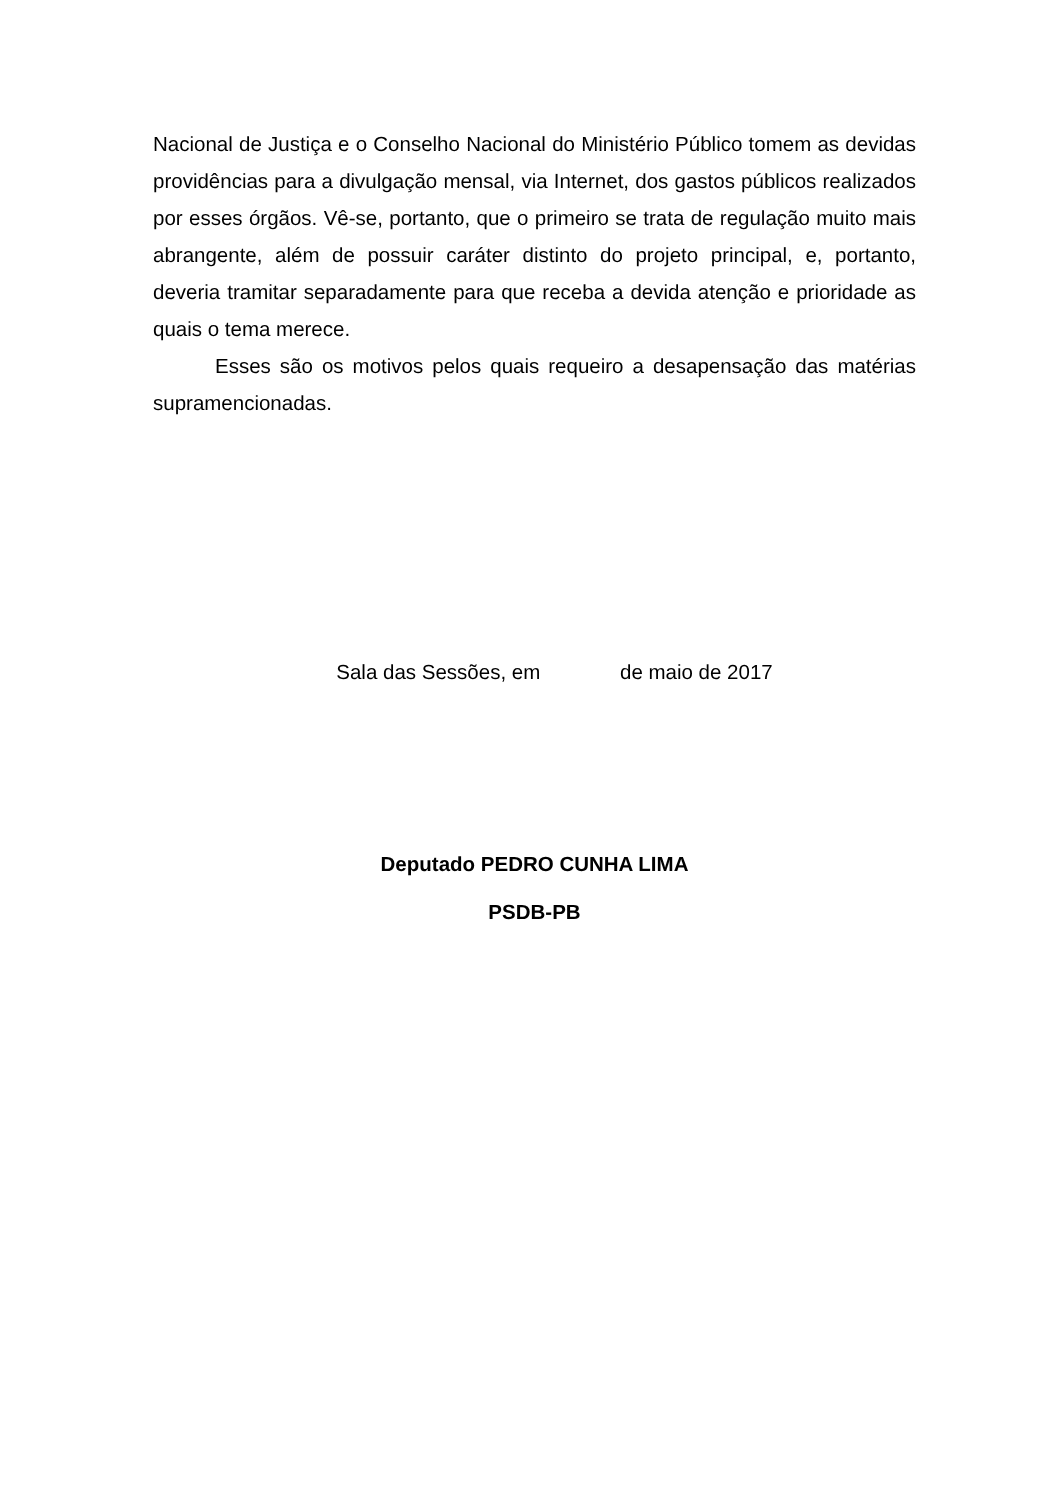Nacional de Justiça e o Conselho Nacional do Ministério Público tomem as devidas providências para a divulgação mensal, via Internet, dos gastos públicos realizados por esses órgãos. Vê-se, portanto, que o primeiro se trata de regulação muito mais abrangente, além de possuir caráter distinto do projeto principal, e, portanto, deveria tramitar separadamente para que receba a devida atenção e prioridade as quais o tema merece.
Esses são os motivos pelos quais requeiro a desapensação das matérias supramencionadas.
Sala das Sessões, em de maio de 2017
Deputado PEDRO CUNHA LIMA
PSDB-PB